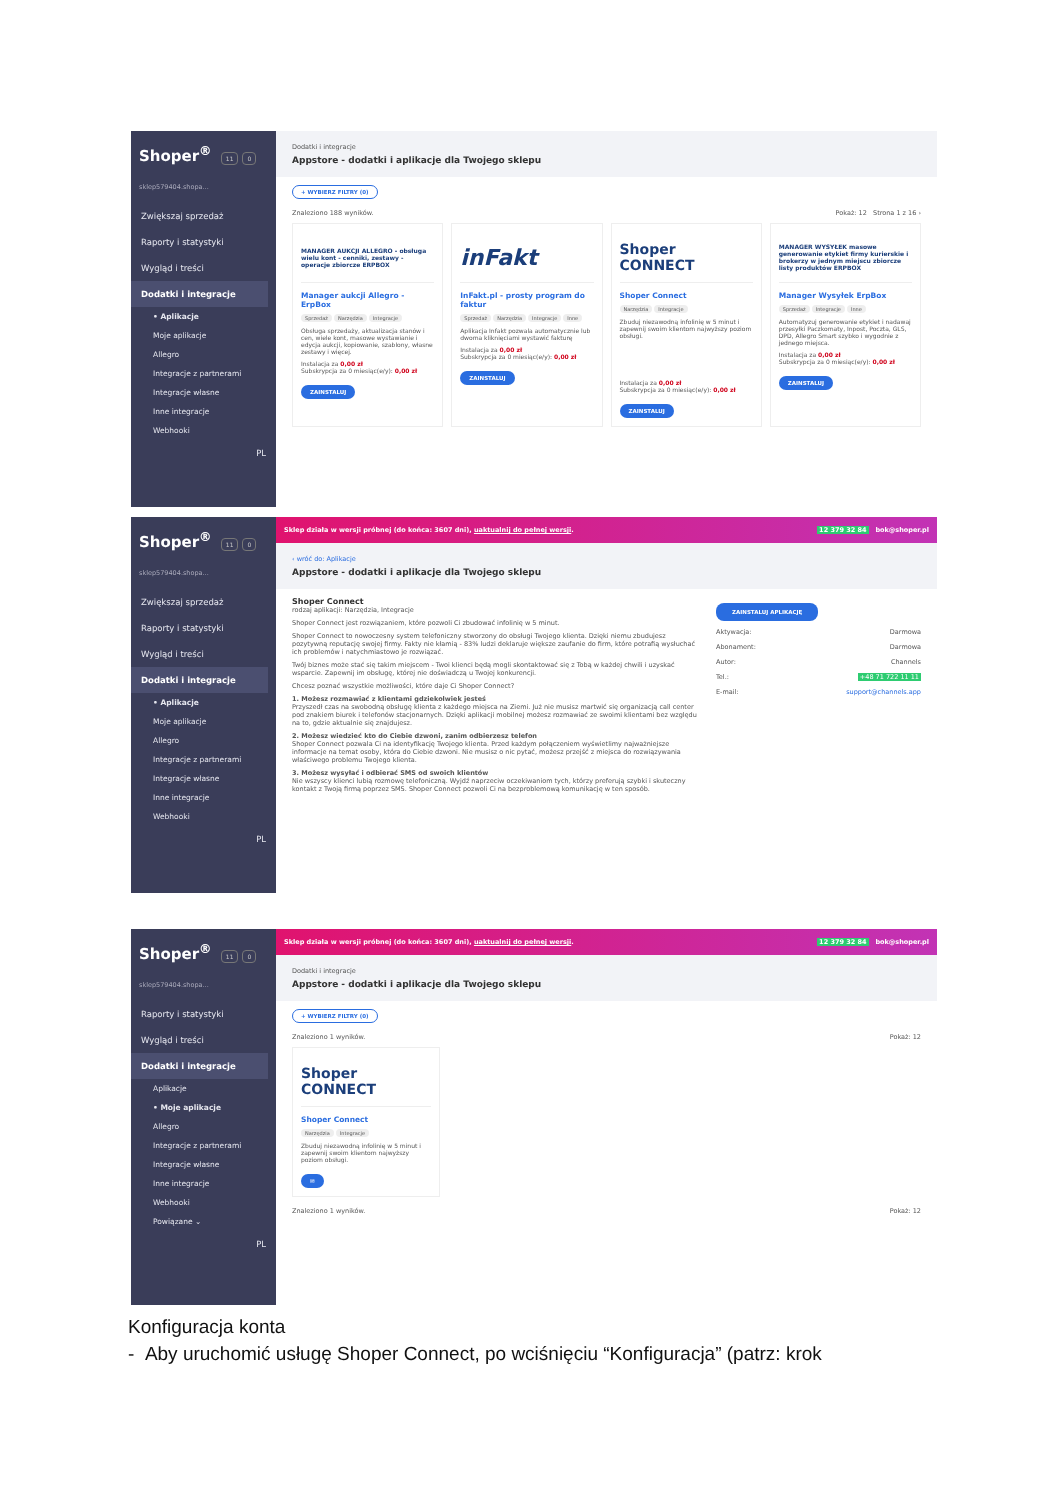Shoper<sup>®</sup> 11 0
sklep579404.shopa...
Zwiększaj sprzedaż
Raporty i statystyki
Wygląd i treści
Dodatki i integracje
• Aplikacje
Moje aplikacje
Allegro
Integracje z partnerami
Integracje własne
Inne integracje
Webhooki
PL
Dodatki i integracje
Appstore - dodatki i aplikacje dla Twojego sklepu
+ WYBIERZ FILTRY (0)
Znaleziono 188 wyników. Pokaż: 12 Strona 1 z 16 ›
MANAGER AUKCJI ALLEGRO - obsługa wielu kont - cenniki, zestawy - operacje zbiorcze ERPBOX
Manager aukcji Allegro - ErpBox
Sprzedaż Narzędzia Integracje
Obsługa sprzedaży, aktualizacja stanów i cen, wiele kont, masowe wystawianie i edycja aukcji, kopiowanie, szablony, własne zestawy i więcej.
Instalacja za 0,00 zł
Subskrypcja za 0 miesiąc(e/y): 0,00 zł
ZAINSTALUJ
inFakt
InFakt.pl - prosty program do faktur
Sprzedaż Narzędzia Integracje Inne
Aplikacja Infakt pozwala automatycznie lub dwoma kliknięciami wystawić fakturę
Instalacja za 0,00 zł
Subskrypcja za 0 miesiąc(e/y): 0,00 zł
ZAINSTALUJ
Shoper CONNECT
Shoper Connect
Narzędzia Integracje
Zbuduj niezawodną infolinię w 5 minut i zapewnij swoim klientom najwyższy poziom obsługi.
Instalacja za 0,00 zł
Subskrypcja za 0 miesiąc(e/y): 0,00 zł
ZAINSTALUJ
MANAGER WYSYŁEK masowe generowanie etykiet firmy kurierskie i brokerzy w jednym miejscu zbiorcze listy produktów ERPBOX
Manager Wysyłek ErpBox
Sprzedaż Integracje Inne
Automatyzuj generowanie etykiet i nadawaj przesyłki Paczkomaty, Inpost, Poczta, GLS, DPD, Allegro Smart szybko i wygodnie z jednego miejsca.
Instalacja za 0,00 zł
Subskrypcja za 0 miesiąc(e/y): 0,00 zł
ZAINSTALUJ
Shoper<sup>®</sup> 11 0
sklep579404.shopa...
Zwiększaj sprzedaż
Raporty i statystyki
Wygląd i treści
Dodatki i integracje
• Aplikacje
Moje aplikacje
Allegro
Integracje z partnerami
Integracje własne
Inne integracje
Webhooki
PL
Sklep działa w wersji próbnej (do końca: 3607 dni), uaktualnij do pełnej wersji. 12 379 32 84 bok@shoper.pl
‹ wróć do: Aplikacje
Appstore - dodatki i aplikacje dla Twojego sklepu
Shoper Connect
rodzaj aplikacji: Narzędzia, Integracje
Shoper Connect jest rozwiązaniem, które pozwoli Ci zbudować infolinię w 5 minut.
Shoper Connect to nowoczesny system telefoniczny stworzony do obsługi Twojego klienta. Dzięki niemu zbudujesz pozytywną reputację swojej firmy. Fakty nie kłamią - 83% ludzi deklaruje większe zaufanie do firm, które potrafią wysłuchać ich problemów i natychmiastowo je rozwiązać.
Twój biznes może stać się takim miejscem - Twoi klienci będą mogli skontaktować się z Tobą w każdej chwili i uzyskać wsparcie. Zapewnij im obsługę, której nie doświadczą u Twojej konkurencji.
Chcesz poznać wszystkie możliwości, które daje Ci Shoper Connect?
1. Możesz rozmawiać z klientami gdziekolwiek jesteś
Przyszedł czas na swobodną obsługę klienta z każdego miejsca na Ziemi. Już nie musisz martwić się organizacją call center pod znakiem biurek i telefonów stacjonarnych. Dzięki aplikacji mobilnej możesz rozmawiać ze swoimi klientami bez względu na to, gdzie aktualnie się znajdujesz.
2. Możesz wiedzieć kto do Ciebie dzwoni, zanim odbierzesz telefon
Shoper Connect pozwala Ci na identyfikację Twojego klienta. Przed każdym połączeniem wyświetlimy najważniejsze informacje na temat osoby, która do Ciebie dzwoni. Nie musisz o nic pytać, możesz przejść z miejsca do rozwiązywania właściwego problemu Twojego klienta.
3. Możesz wysyłać i odbierać SMS od swoich klientów
Nie wszyscy klienci lubią rozmowę telefoniczną. Wyjdź naprzeciw oczekiwaniom tych, którzy preferują szybki i skuteczny kontakt z Twoją firmą poprzez SMS. Shoper Connect pozwoli Ci na bezproblemową komunikację w ten sposób.
ZAINSTALUJ APLIKACJĘ
Aktywacja: Darmowa
Abonament: Darmowa
Autor: Channels
Tel.: +48 71 722 11 11
E-mail: support@channels.app
Shoper<sup>®</sup> 11 0
sklep579404.shopa...
Raporty i statystyki
Wygląd i treści
Dodatki i integracje
Aplikacje
• Moje aplikacje
Allegro
Integracje z partnerami
Integracje własne
Inne integracje
Webhooki
Powiązane ⌄
PL
Sklep działa w wersji próbnej (do końca: 3607 dni), uaktualnij do pełnej wersji. 12 379 32 84 bok@shoper.pl
Dodatki i integracje
Appstore - dodatki i aplikacje dla Twojego sklepu
+ WYBIERZ FILTRY (0)
Znaleziono 1 wyników. Pokaż: 12
Shoper CONNECT
Shoper Connect
Narzędzia Integracje
Zbuduj niezawodną infolinię w 5 minut i zapewnij swoim klientom najwyższy poziom obsługi.
✉
Znaleziono 1 wyników. Pokaż: 12
Konfiguracja konta
- Aby uruchomić usługę Shoper Connect, po wciśnięciu “Konfiguracja” (patrz: krok